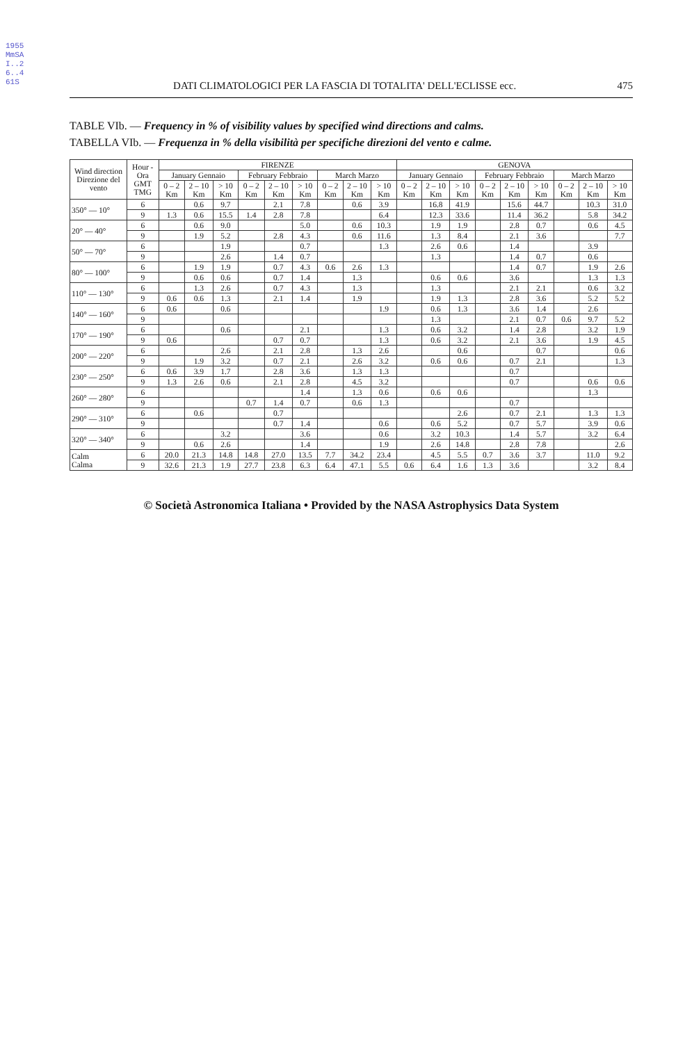1955MmSAI..26..461S
DATI CLIMATOLOGICI PER LA FASCIA DI TOTALITA' DELL'ECLISSE ecc. 475
TABLE VIb. — Frequency in % of visibility values by specified wind directions and calms.
TABELLA VIb. — Frequenza in % della visibilità per specifiche direzioni del vento e calme.
| Wind direction Direzione del vento | Hour - Ora GMT TMG | FIRENZE | | | | | | | | | GENOVA | | | | | | | | |
| --- | --- | --- | --- | --- | --- | --- | --- | --- | --- | --- | --- | --- | --- | --- | --- | --- | --- | --- | --- |
| | | January Gennaio | | | February Febbraio | | | March Marzo | | | January Gennaio | | | February Febbraio | | | March Marzo | | |
| | | 0 – 2 Km | 2 – 10 Km | > 10 Km | 0 – 2 Km | 2 – 10 Km | > 10 Km | 0 – 2 Km | 2 – 10 Km | > 10 Km | 0 – 2 Km | 2 – 10 Km | > 10 Km | 0 – 2 Km | 2 – 10 Km | > 10 Km | 0 – 2 Km | 2 – 10 Km | > 10 Km |
| 350° — 10° | 6 | | 0.6 | 9.7 | | 2.1 | 7.8 | | 0.6 | 3.9 | | 16.8 | 41.9 | | 15.6 | 44.7 | | 10.3 | 31.0 |
| | 9 | 1.3 | 0.6 | 15.5 | 1.4 | 2.8 | 7.8 | | | 6.4 | | 12.3 | 33.6 | | 11.4 | 36.2 | | 5.8 | 34.2 |
| 20° — 40° | 6 | | 0.6 | 9.0 | | | 5.0 | | 0.6 | 10.3 | | 1.9 | 1.9 | | 2.8 | 0.7 | | 0.6 | 4.5 |
| | 9 | | 1.9 | 5.2 | | 2.8 | 4.3 | | 0.6 | 11.6 | | 1.3 | 8.4 | | 2.1 | 3.6 | | | 7.7 |
| 50° — 70° | 6 | | | 1.9 | | | 0.7 | | | 1.3 | | 2.6 | 0.6 | | 1.4 | | | 3.9 | |
| | 9 | | | 2.6 | | 1.4 | 0.7 | | | | | 1.3 | | | 1.4 | 0.7 | | 0.6 | |
| 80° — 100° | 6 | | 1.9 | 1.9 | | 0.7 | 4.3 | 0.6 | 2.6 | 1.3 | | | | | 1.4 | 0.7 | | 1.9 | 2.6 |
| | 9 | | 0.6 | 0.6 | | 0.7 | 1.4 | | 1.3 | | | 0.6 | 0.6 | | 3.6 | | | 1.3 | 1.3 |
| 110° — 130° | 6 | | 1.3 | 2.6 | | 0.7 | 4.3 | | 1.3 | | | 1.3 | | | 2.1 | 2.1 | | 0.6 | 3.2 |
| | 9 | 0.6 | 0.6 | 1.3 | | 2.1 | 1.4 | | 1.9 | | | 1.9 | 1.3 | | 2.8 | 3.6 | | 5.2 | 5.2 |
| 140° — 160° | 6 | 0.6 | | 0.6 | | | | | | 1.9 | | 0.6 | 1.3 | | 3.6 | 1.4 | | 2.6 | |
| | 9 | | | | | | | | | | | 1.3 | | | 2.1 | 0.7 | 0.6 | 9.7 | 5.2 |
| 170° — 190° | 6 | | | 0.6 | | | 2.1 | | | 1.3 | | 0.6 | 3.2 | | 1.4 | 2.8 | | 3.2 | 1.9 |
| | 9 | 0.6 | | | | 0.7 | 0.7 | | | 1.3 | | 0.6 | 3.2 | | 2.1 | 3.6 | | 1.9 | 4.5 |
| 200° — 220° | 6 | | | 2.6 | | 2.1 | 2.8 | | 1.3 | 2.6 | | | 0.6 | | | 0.7 | | | 0.6 |
| | 9 | | 1.9 | 3.2 | | 0.7 | 2.1 | | 2.6 | 3.2 | | 0.6 | 0.6 | | 0.7 | 2.1 | | | 1.3 |
| 230° — 250° | 6 | 0.6 | 3.9 | 1.7 | | 2.8 | 3.6 | | 1.3 | 1.3 | | | | | 0.7 | | | | |
| | 9 | 1.3 | 2.6 | 0.6 | | 2.1 | 2.8 | | 4.5 | 3.2 | | | | | 0.7 | | | 0.6 | 0.6 |
| 260° — 280° | 6 | | | | | | 1.4 | | 1.3 | 0.6 | | 0.6 | 0.6 | | | | | 1.3 | |
| | 9 | | | | 0.7 | 1.4 | 0.7 | | 0.6 | 1.3 | | | | | 0.7 | | | | |
| 290° — 310° | 6 | | 0.6 | | | 0.7 | | | | | | | 2.6 | | 0.7 | 2.1 | | 1.3 | 1.3 |
| | 9 | | | | | 0.7 | 1.4 | | | 0.6 | | 0.6 | 5.2 | | 0.7 | 5.7 | | 3.9 | 0.6 |
| 320° — 340° | 6 | | | 3.2 | | | 3.6 | | | 0.6 | | 3.2 | 10.3 | | 1.4 | 5.7 | | 3.2 | 6.4 |
| | 9 | | 0.6 | 2.6 | | | 1.4 | | | 1.9 | | 2.6 | 14.8 | | 2.8 | 7.8 | | | 2.6 |
| Calm Calma | 6 | 20.0 | 21.3 | 14.8 | 14.8 | 27.0 | 13.5 | 7.7 | 34.2 | 23.4 | | 4.5 | 5.5 | 0.7 | 3.6 | 3.7 | | 11.0 | 9.2 |
| | 9 | 32.6 | 21.3 | 1.9 | 27.7 | 23.8 | 6.3 | 6.4 | 47.1 | 5.5 | 0.6 | 6.4 | 1.6 | 1.3 | 3.6 | | | 3.2 | 8.4 |
© Società Astronomica Italiana • Provided by the NASA Astrophysics Data System